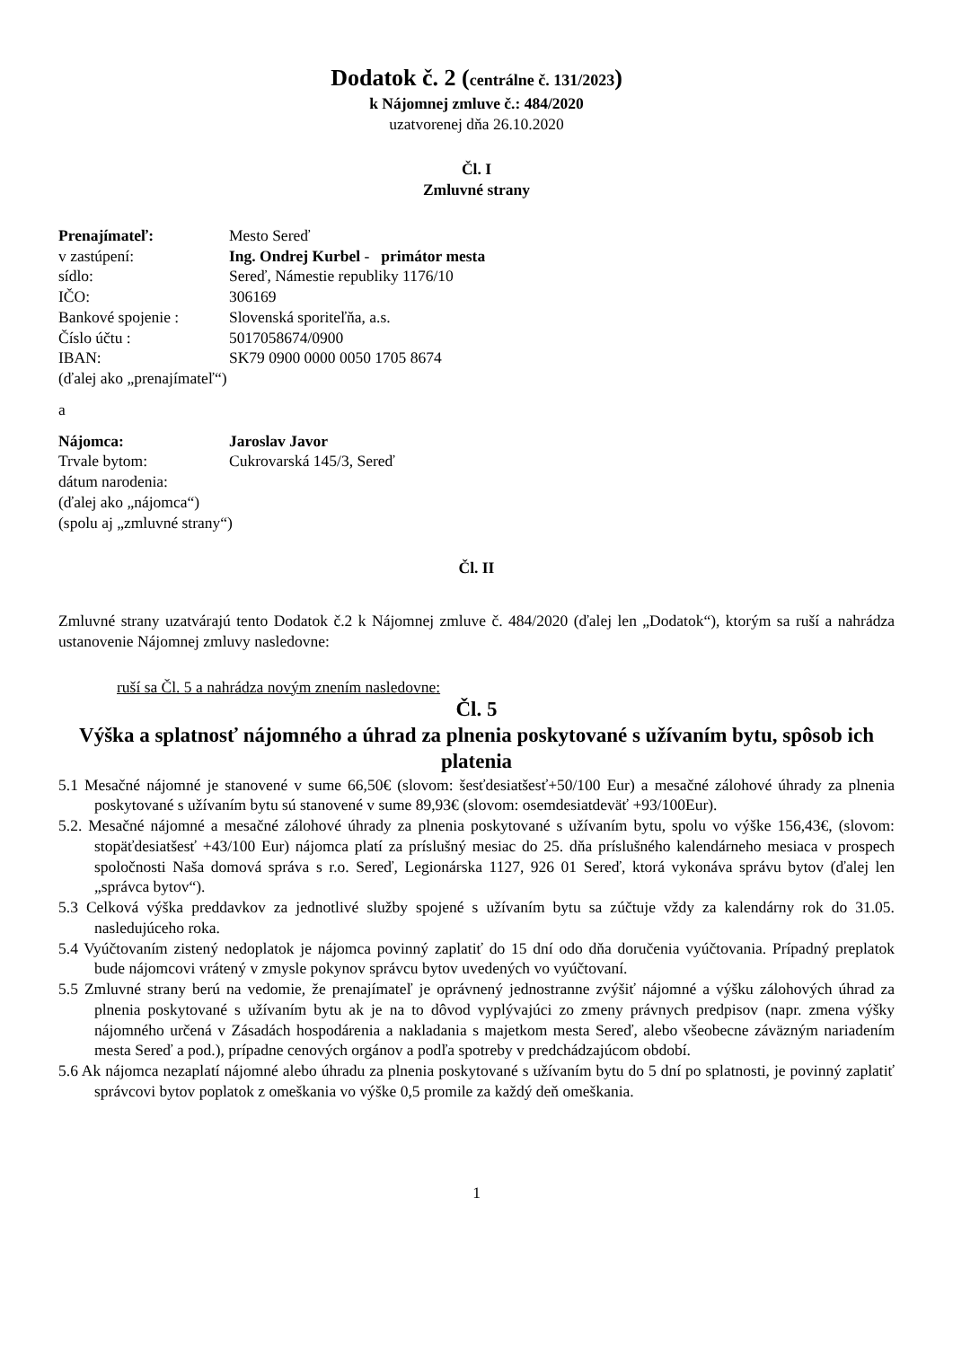Dodatok č. 2 (centrálne č. 131/2023)
k Nájomnej zmluve č.: 484/2020
uzatvorenej dňa 26.10.2020
Čl. I
Zmluvné strany
Prenajímateľ: Mesto Sereď
v zastúpení: Ing. Ondrej Kurbel - primátor mesta
sídlo: Sereď, Námestie republiky 1176/10
IČO: 306169
Bankové spojenie : Slovenská sporiteľňa, a.s.
Číslo účtu : 5017058674/0900
IBAN: SK79 0900 0000 0050 1705 8674
(ďalej ako „prenajímateľ“)
a
Nájomca: Jaroslav Javor
Trvale bytom: Cukrovarská 145/3, Sereď
dátum narodenia:
(ďalej ako „nájomca“)
(spolu aj „zmluvné strany“)
Čl. II
Zmluvné strany uzatvárajú tento Dodatok č.2 k Nájomnej zmluve č. 484/2020 (ďalej len „Dodatok“), ktorým sa ruší a nahrádza ustanovenie Nájomnej zmluvy nasledovne:
ruší sa Čl. 5 a nahrádza novým znením nasledovne:
Čl. 5
Výška a splatnosť nájomného a úhrad za plnenia poskytované s užívaním bytu, spôsob ich platenia
5.1 Mesačné nájomné je stanovené v sume 66,50€ (slovom: šesťdesiatšesť+50/100 Eur) a mesačné zálohové úhrady za plnenia poskytované s užívaním bytu sú stanovené v sume 89,93€ (slovom: osemdesiatdeväť +93/100Eur).
5.2. Mesačné nájomné a mesačné zálohové úhrady za plnenia poskytované s užívaním bytu, spolu vo výške 156,43€, (slovom: stopäťdesiatšesť +43/100 Eur) nájomca platí za príslušný mesiac do 25. dňa príslušného kalendárneho mesiaca v prospech spoločnosti Naša domová správa s r.o. Sereď, Legionárska 1127, 926 01 Sereď, ktorá vykonáva správu bytov (ďalej len „správca bytov“).
5.3 Celková výška preddavkov za jednotlivé služby spojené s užívaním bytu sa zúčtuje vždy za kalendárny rok do 31.05. nasledujúceho roka.
5.4 Vyúčtovaním zistený nedoplatok je nájomca povinný zaplatiť do 15 dní odo dňa doručenia vyúčtovania. Prípadný preplatok bude nájomcovi vrátený v zmysle pokynov správcu bytov uvedených vo vyúčtovaní.
5.5 Zmluvné strany berú na vedomie, že prenajímateľ je oprávnený jednostranne zvýšiť nájomné a výšku zálohových úhrad za plnenia poskytované s užívaním bytu ak je na to dôvod vyplývajúci zo zmeny právnych predpisov (napr. zmena výšky nájomného určená v Zásadách hospodárenia a nakladania s majetkom mesta Sereď, alebo všeobecne záväzným nariadením mesta Sereď a pod.), prípadne cenových orgánov a podľa spotreby v predchádzajúcom období.
5.6 Ak nájomca nezaplatí nájomné alebo úhradu za plnenia poskytované s užívaním bytu do 5 dní po splatnosti, je povinný zaplatiť správcovi bytov poplatok z omeškania vo výške 0,5 promile za každý deň omeškania.
1